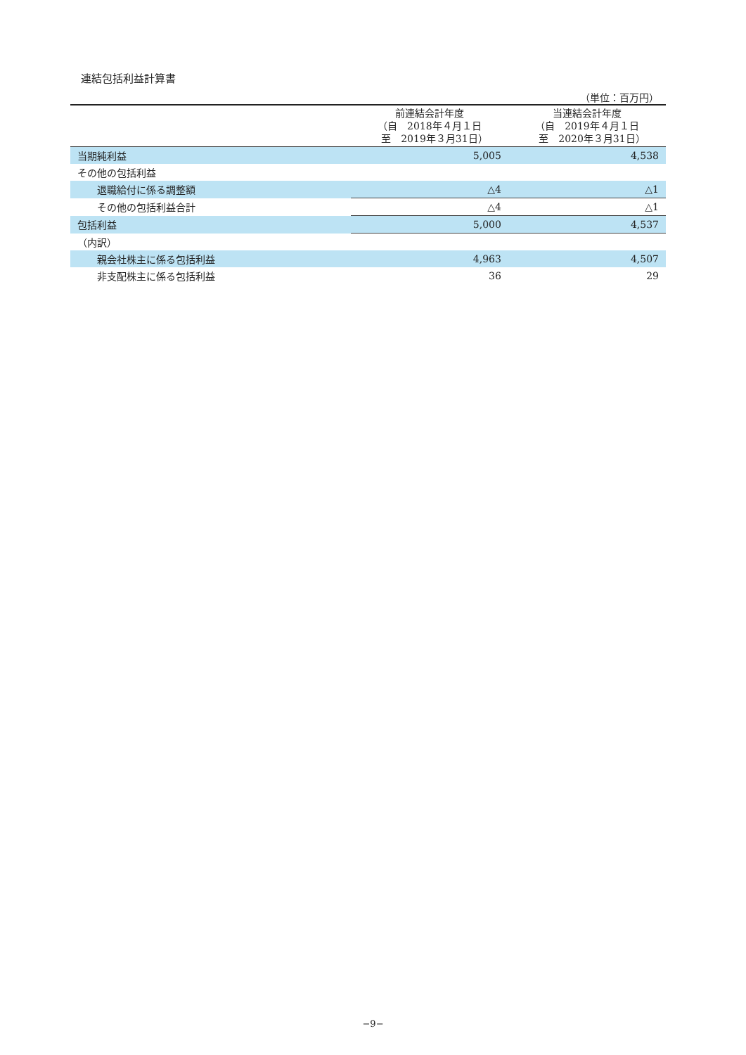連結包括利益計算書
（単位：百万円）
| | 前連結会計年度 （自 2018年４月１日 至 2019年３月31日） | 当連結会計年度 （自 2019年４月１日 至 2020年３月31日） |
| --- | --- | --- |
| 当期純利益 | 5,005 | 4,538 |
| その他の包括利益 | | |
| 退職給付に係る調整額 | △4 | △1 |
| その他の包括利益合計 | △4 | △1 |
| 包括利益 | 5,000 | 4,537 |
| （内訳） | | |
| 親会社株主に係る包括利益 | 4,963 | 4,507 |
| 非支配株主に係る包括利益 | 36 | 29 |
−9−